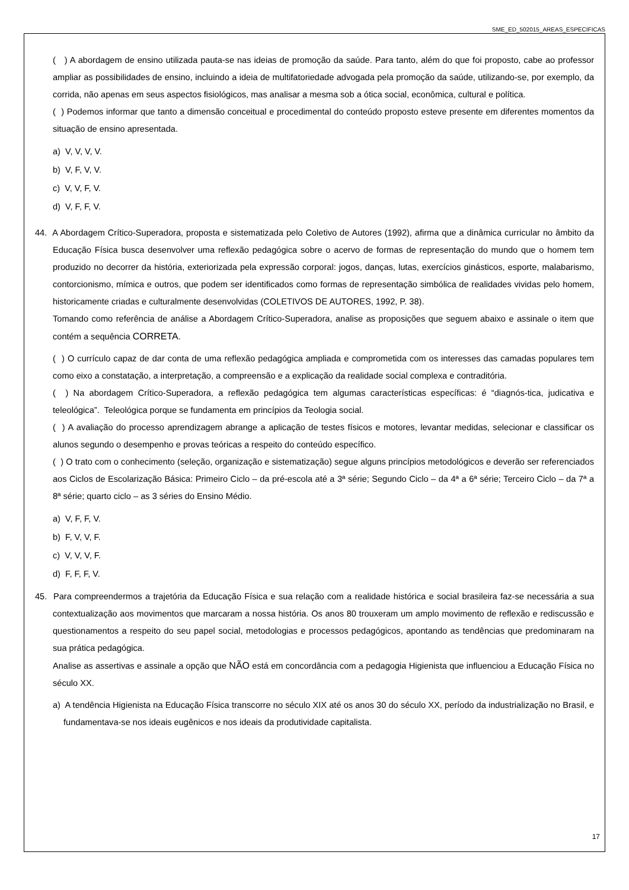SME_ED_502015_AREAS_ESPECIFICAS
( ) A abordagem de ensino utilizada pauta-se nas ideias de promoção da saúde. Para tanto, além do que foi proposto, cabe ao professor ampliar as possibilidades de ensino, incluindo a ideia de multifatoriedade advogada pela promoção da saúde, utilizando-se, por exemplo, da corrida, não apenas em seus aspectos fisiológicos, mas analisar a mesma sob a ótica social, econômica, cultural e política.
( ) Podemos informar que tanto a dimensão conceitual e procedimental do conteúdo proposto esteve presente em diferentes momentos da situação de ensino apresentada.
a) V, V, V, V.
b) V, F, V, V.
c) V, V, F, V.
d) V, F, F, V.
44. A Abordagem Crítico-Superadora, proposta e sistematizada pelo Coletivo de Autores (1992), afirma que a dinâmica curricular no âmbito da Educação Física busca desenvolver uma reflexão pedagógica sobre o acervo de formas de representação do mundo que o homem tem produzido no decorrer da história, exteriorizada pela expressão corporal: jogos, danças, lutas, exercícios ginásticos, esporte, malabarismo, contorcionismo, mímica e outros, que podem ser identificados como formas de representação simbólica de realidades vividas pelo homem, historicamente criadas e culturalmente desenvolvidas (COLETIVOS DE AUTORES, 1992, P. 38).
Tomando como referência de análise a Abordagem Crítico-Superadora, analise as proposições que seguem abaixo e assinale o item que contém a sequência CORRETA.
( ) O currículo capaz de dar conta de uma reflexão pedagógica ampliada e comprometida com os interesses das camadas populares tem como eixo a constatação, a interpretação, a compreensão e a explicação da realidade social complexa e contraditória.
( ) Na abordagem Crítico-Superadora, a reflexão pedagógica tem algumas características específicas: é “diagnós-tica, judicativa e teleológica”. Teleológica porque se fundamenta em princípios da Teologia social.
( ) A avaliação do processo aprendizagem abrange a aplicação de testes físicos e motores, levantar medidas, selecionar e classificar os alunos segundo o desempenho e provas teóricas a respeito do conteúdo específico.
( ) O trato com o conhecimento (seleção, organização e sistematização) segue alguns princípios metodológicos e deverão ser referenciados aos Ciclos de Escolarização Básica: Primeiro Ciclo – da pré-escola até a 3ª série; Segundo Ciclo – da 4ª a 6ª série; Terceiro Ciclo – da 7ª a 8ª série; quarto ciclo – as 3 séries do Ensino Médio.
a) V, F, F, V.
b) F, V, V, F.
c) V, V, V, F.
d) F, F, F, V.
45. Para compreendermos a trajetória da Educação Física e sua relação com a realidade histórica e social brasileira faz-se necessária a sua contextualização aos movimentos que marcaram a nossa história. Os anos 80 trouxeram um amplo movimento de reflexão e rediscussão e questionamentos a respeito do seu papel social, metodologias e processos pedagógicos, apontando as tendências que predominaram na sua prática pedagógica.
Analise as assertivas e assinale a opção que NÃO está em concordância com a pedagogia Higienista que influenciou a Educação Física no século XX.
a) A tendência Higienista na Educação Física transcorre no século XIX até os anos 30 do século XX, período da industrialização no Brasil, e fundamentava-se nos ideais eugênicos e nos ideais da produtividade capitalista.
17